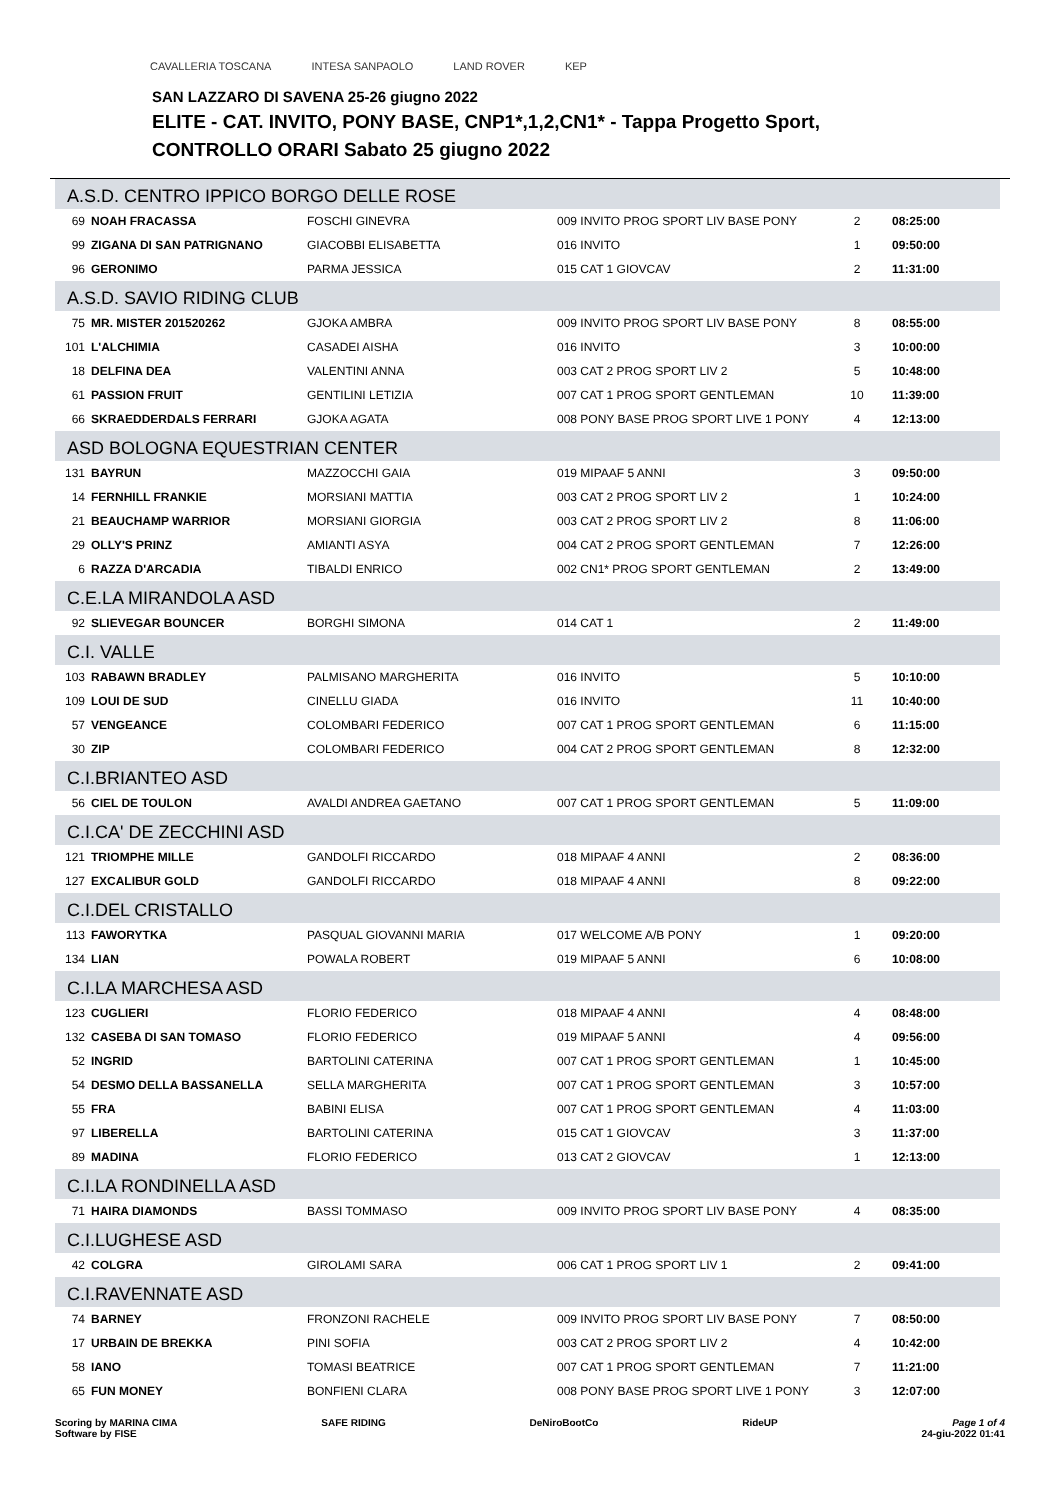CAVALLERIA TOSCANA INTESA SANPAOLO LAND ROVER KEP
SAN LAZZARO DI SAVENA 25-26 giugno 2022
ELITE - CAT. INVITO, PONY BASE, CNP1*,1,2,CN1* - Tappa Progetto Sport,
CONTROLLO ORARI Sabato 25 giugno 2022
| A.S.D. CENTRO IPPICO BORGO DELLE ROSE | | | | | |
| 69 | NOAH FRACASSA | FOSCHI GINEVRA | 009 INVITO PROG SPORT LIV BASE PONY | 2 | 08:25:00 |
| 99 | ZIGANA DI SAN PATRIGNANO | GIACOBBI ELISABETTA | 016 INVITO | 1 | 09:50:00 |
| 96 | GERONIMO | PARMA JESSICA | 015 CAT 1 GIOVCAV | 2 | 11:31:00 |
| A.S.D. SAVIO RIDING CLUB | | | | | |
| 75 | MR. MISTER 201520262 | GJOKA AMBRA | 009 INVITO PROG SPORT LIV BASE PONY | 8 | 08:55:00 |
| 101 | L'ALCHIMIA | CASADEI AISHA | 016 INVITO | 3 | 10:00:00 |
| 18 | DELFINA DEA | VALENTINI ANNA | 003 CAT 2 PROG SPORT LIV 2 | 5 | 10:48:00 |
| 61 | PASSION FRUIT | GENTILINI LETIZIA | 007 CAT 1 PROG SPORT GENTLEMAN | 10 | 11:39:00 |
| 66 | SKRAEDDERDALS FERRARI | GJOKA AGATA | 008 PONY BASE PROG SPORT LIVE 1 PONY | 4 | 12:13:00 |
| ASD BOLOGNA EQUESTRIAN CENTER | | | | | |
| 131 | BAYRUN | MAZZOCCHI GAIA | 019 MIPAAF 5 ANNI | 3 | 09:50:00 |
| 14 | FERNHILL FRANKIE | MORSIANI MATTIA | 003 CAT 2 PROG SPORT LIV 2 | 1 | 10:24:00 |
| 21 | BEAUCHAMP WARRIOR | MORSIANI GIORGIA | 003 CAT 2 PROG SPORT LIV 2 | 8 | 11:06:00 |
| 29 | OLLY'S PRINZ | AMIANTI ASYA | 004 CAT 2 PROG SPORT GENTLEMAN | 7 | 12:26:00 |
| 6 | RAZZA D'ARCADIA | TIBALDI ENRICO | 002 CN1* PROG SPORT GENTLEMAN | 2 | 13:49:00 |
| C.E.LA MIRANDOLA ASD | | | | | |
| 92 | SLIEVEGAR BOUNCER | BORGHI SIMONA | 014 CAT 1 | 2 | 11:49:00 |
| C.I. VALLE | | | | | |
| 103 | RABAWN BRADLEY | PALMISANO MARGHERITA | 016 INVITO | 5 | 10:10:00 |
| 109 | LOUI DE SUD | CINELLU GIADA | 016 INVITO | 11 | 10:40:00 |
| 57 | VENGEANCE | COLOMBARI FEDERICO | 007 CAT 1 PROG SPORT GENTLEMAN | 6 | 11:15:00 |
| 30 | ZIP | COLOMBARI FEDERICO | 004 CAT 2 PROG SPORT GENTLEMAN | 8 | 12:32:00 |
| C.I.BRIANTEO ASD | | | | | |
| 56 | CIEL DE TOULON | AVALDI ANDREA GAETANO | 007 CAT 1 PROG SPORT GENTLEMAN | 5 | 11:09:00 |
| C.I.CA' DE ZECCHINI ASD | | | | | |
| 121 | TRIOMPHE MILLE | GANDOLFI RICCARDO | 018 MIPAAF 4 ANNI | 2 | 08:36:00 |
| 127 | EXCALIBUR GOLD | GANDOLFI RICCARDO | 018 MIPAAF 4 ANNI | 8 | 09:22:00 |
| C.I.DEL CRISTALLO | | | | | |
| 113 | FAWORYTKA | PASQUAL GIOVANNI MARIA | 017 WELCOME A/B PONY | 1 | 09:20:00 |
| 134 | LIAN | POWALA ROBERT | 019 MIPAAF 5 ANNI | 6 | 10:08:00 |
| C.I.LA MARCHESA ASD | | | | | |
| 123 | CUGLIERI | FLORIO FEDERICO | 018 MIPAAF 4 ANNI | 4 | 08:48:00 |
| 132 | CASEBA DI SAN TOMASO | FLORIO FEDERICO | 019 MIPAAF 5 ANNI | 4 | 09:56:00 |
| 52 | INGRID | BARTOLINI CATERINA | 007 CAT 1 PROG SPORT GENTLEMAN | 1 | 10:45:00 |
| 54 | DESMO DELLA BASSANELLA | SELLA MARGHERITA | 007 CAT 1 PROG SPORT GENTLEMAN | 3 | 10:57:00 |
| 55 | FRA | BABINI ELISA | 007 CAT 1 PROG SPORT GENTLEMAN | 4 | 11:03:00 |
| 97 | LIBERELLA | BARTOLINI CATERINA | 015 CAT 1 GIOVCAV | 3 | 11:37:00 |
| 89 | MADINA | FLORIO FEDERICO | 013 CAT 2 GIOVCAV | 1 | 12:13:00 |
| C.I.LA RONDINELLA ASD | | | | | |
| 71 | HAIRA DIAMONDS | BASSI TOMMASO | 009 INVITO PROG SPORT LIV BASE PONY | 4 | 08:35:00 |
| C.I.LUGHESE ASD | | | | | |
| 42 | COLGRA | GIROLAMI SARA | 006 CAT 1 PROG SPORT LIV 1 | 2 | 09:41:00 |
| C.I.RAVENNATE ASD | | | | | |
| 74 | BARNEY | FRONZONI RACHELE | 009 INVITO PROG SPORT LIV BASE PONY | 7 | 08:50:00 |
| 17 | URBAIN DE BREKKA | PINI SOFIA | 003 CAT 2 PROG SPORT LIV 2 | 4 | 10:42:00 |
| 58 | IANO | TOMASI BEATRICE | 007 CAT 1 PROG SPORT GENTLEMAN | 7 | 11:21:00 |
| 65 | FUN MONEY | BONFIENI CLARA | 008 PONY BASE PROG SPORT LIVE 1 PONY | 3 | 12:07:00 |
Scoring by MARINA CIMA
Software by FISE
SAFE RIDING DeNiroBootCo RideUP Page 1 of 4
24-giu-2022 01:41